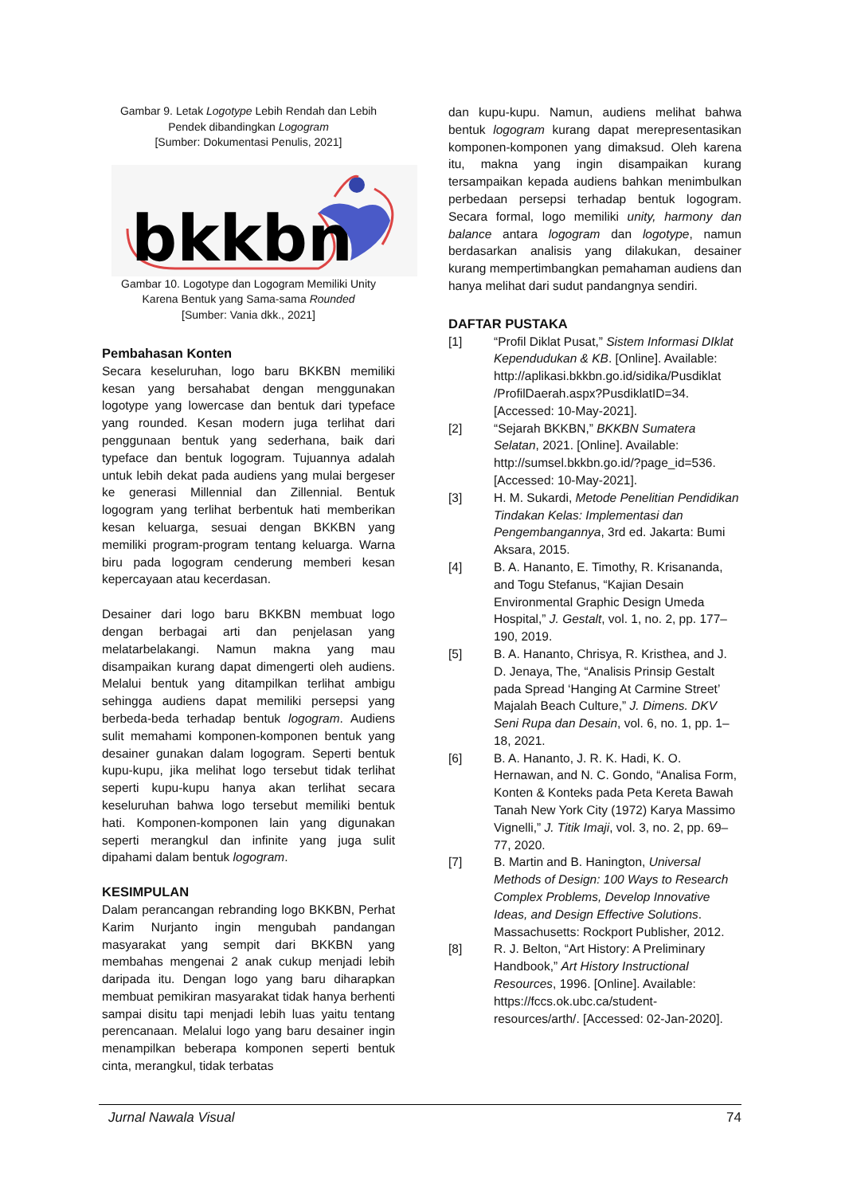Gambar 9. Letak Logotype Lebih Rendah dan Lebih Pendek dibandingkan Logogram
[Sumber: Dokumentasi Penulis, 2021]
bkkbn
Gambar 10. Logotype dan Logogram Memiliki Unity Karena Bentuk yang Sama-sama Rounded
[Sumber: Vania dkk., 2021]
Pembahasan Konten
Secara keseluruhan, logo baru BKKBN memiliki kesan yang bersahabat dengan menggunakan logotype yang lowercase dan bentuk dari typeface yang rounded. Kesan modern juga terlihat dari penggunaan bentuk yang sederhana, baik dari typeface dan bentuk logogram. Tujuannya adalah untuk lebih dekat pada audiens yang mulai bergeser ke generasi Millennial dan Zillennial. Bentuk logogram yang terlihat berbentuk hati memberikan kesan keluarga, sesuai dengan BKKBN yang memiliki program-program tentang keluarga. Warna biru pada logogram cenderung memberi kesan kepercayaan atau kecerdasan.
Desainer dari logo baru BKKBN membuat logo dengan berbagai arti dan penjelasan yang melatarbelakangi. Namun makna yang mau disampaikan kurang dapat dimengerti oleh audiens. Melalui bentuk yang ditampilkan terlihat ambigu sehingga audiens dapat memiliki persepsi yang berbeda-beda terhadap bentuk logogram. Audiens sulit memahami komponen-komponen bentuk yang desainer gunakan dalam logogram. Seperti bentuk kupu-kupu, jika melihat logo tersebut tidak terlihat seperti kupu-kupu hanya akan terlihat secara keseluruhan bahwa logo tersebut memiliki bentuk hati. Komponen-komponen lain yang digunakan seperti merangkul dan infinite yang juga sulit dipahami dalam bentuk logogram.
KESIMPULAN
Dalam perancangan rebranding logo BKKBN, Perhat Karim Nurjanto ingin mengubah pandangan masyarakat yang sempit dari BKKBN yang membahas mengenai 2 anak cukup menjadi lebih daripada itu. Dengan logo yang baru diharapkan membuat pemikiran masyarakat tidak hanya berhenti sampai disitu tapi menjadi lebih luas yaitu tentang perencanaan. Melalui logo yang baru desainer ingin menampilkan beberapa komponen seperti bentuk cinta, merangkul, tidak terbatas
dan kupu-kupu. Namun, audiens melihat bahwa bentuk logogram kurang dapat merepresentasikan komponen-komponen yang dimaksud. Oleh karena itu, makna yang ingin disampaikan kurang tersampaikan kepada audiens bahkan menimbulkan perbedaan persepsi terhadap bentuk logogram. Secara formal, logo memiliki unity, harmony dan balance antara logogram dan logotype, namun berdasarkan analisis yang dilakukan, desainer kurang mempertimbangkan pemahaman audiens dan hanya melihat dari sudut pandangnya sendiri.
DAFTAR PUSTAKA
[1] “Profil Diklat Pusat,” Sistem Informasi DIklat Kependudukan & KB. [Online]. Available: http://aplikasi.bkkbn.go.id/sidika/Pusdiklat /ProfilDaerah.aspx?PusdiklatID=34. [Accessed: 10-May-2021].
[2] “Sejarah BKKBN,” BKKBN Sumatera Selatan, 2021. [Online]. Available: http://sumsel.bkkbn.go.id/?page_id=536. [Accessed: 10-May-2021].
[3] H. M. Sukardi, Metode Penelitian Pendidikan Tindakan Kelas: Implementasi dan Pengembangannya, 3rd ed. Jakarta: Bumi Aksara, 2015.
[4] B. A. Hananto, E. Timothy, R. Krisananda, and Togu Stefanus, “Kajian Desain Environmental Graphic Design Umeda Hospital,” J. Gestalt, vol. 1, no. 2, pp. 177–190, 2019.
[5] B. A. Hananto, Chrisya, R. Kristhea, and J. D. Jenaya, The, “Analisis Prinsip Gestalt pada Spread ‘Hanging At Carmine Street’ Majalah Beach Culture,” J. Dimens. DKV Seni Rupa dan Desain, vol. 6, no. 1, pp. 1–18, 2021.
[6] B. A. Hananto, J. R. K. Hadi, K. O. Hernawan, and N. C. Gondo, “Analisa Form, Konten & Konteks pada Peta Kereta Bawah Tanah New York City (1972) Karya Massimo Vignelli,” J. Titik Imaji, vol. 3, no. 2, pp. 69–77, 2020.
[7] B. Martin and B. Hanington, Universal Methods of Design: 100 Ways to Research Complex Problems, Develop Innovative Ideas, and Design Effective Solutions. Massachusetts: Rockport Publisher, 2012.
[8] R. J. Belton, “Art History: A Preliminary Handbook,” Art History Instructional Resources, 1996. [Online]. Available: https://fccs.ok.ubc.ca/student-resources/arth/. [Accessed: 02-Jan-2020].
Jurnal Nawala Visual 74